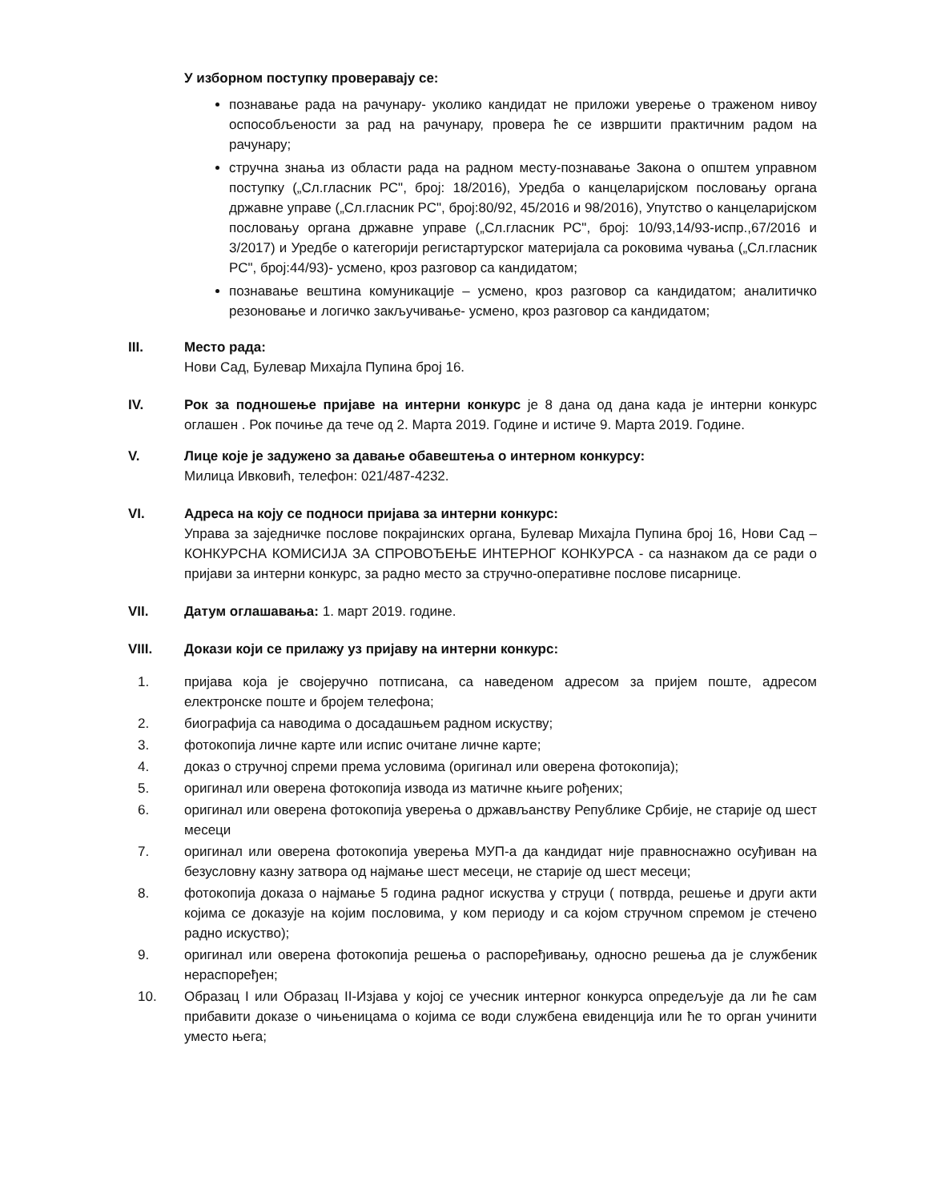У изборном поступку проверавају се:
познавање рада на рачунару- уколико кандидат не приложи уверење о траженом нивоу оспособљености за рад на рачунару, провера ће се извршити практичним радом на рачунару;
стручна знања из области рада на радном месту-познавање Закона о општем управном поступку („Сл.гласник РС", број: 18/2016), Уредба о канцеларијском пословању органа државне управе („Сл.гласник РС", број:80/92, 45/2016 и 98/2016), Упутство о канцеларијском пословању органа државне управе („Сл.гласник РС", број: 10/93,14/93-испр.,67/2016 и 3/2017) и Уредбе о категорији регистартурског материјала са роковима чувања („Сл.гласник РС", број:44/93)- усмено, кроз разговор са кандидатом;
познавање вештина комуникације – усмено, кроз разговор са кандидатом; аналитичко резоновање и логичко закључивање- усмено, кроз разговор са кандидатом;
III. Место рада:
Нови Сад, Булевар Михајла Пупина број 16.
IV. Рок за подношење пријаве на интерни конкурс је 8 дана од дана када је интерни конкурс оглашен . Рок почиње да тече од 2. Марта 2019. Године и истиче 9. Марта 2019. Године.
V. Лице које је задужено за давање обавештења о интерном конкурсу:
Милица Ивковић, телефон: 021/487-4232.
VI. Адреса на коју се подноси пријава за интерни конкурс:
Управа за заједничке послове покрајинских органа, Булевар Михајла Пупина број 16, Нови Сад – КОНКУРСНА КОМИСИЈА ЗА СПРОВОЂЕЊЕ ИНТЕРНОГ КОНКУРСА - са назнаком да се ради о пријави за интерни конкурс, за радно место за стручно-оперативне послове писарнице.
VII. Датум оглашавања: 1. март 2019. године.
VIII. Докази који се прилажу уз пријаву на интерни конкурс:
1. пријава која је својеручно потписана, са наведеном адресом за пријем поште, адресом електронске поште и бројем телефона;
2. биографија са наводима о досадашњем радном искуству;
3. фотокопија личне карте или испис очитане личне карте;
4. доказ о стручној спреми према условима (оригинал или оверена фотокопија);
5. оригинал или оверена фотокопија извода из матичне књиге рођених;
6. оригинал или оверена фотокопија уверења о држављанству Републике Србије, не старије од шест месеци
7. оригинал или оверена фотокопија уверења МУП-а да кандидат није правноснажно осуђиван на безусловну казну затвора од најмање шест месеци, не старије од шест месеци;
8. фотокопија доказа о најмање 5 година радног искуства у струци ( потврда, решење и други акти којима се доказује на којим пословима, у ком периоду и са којом стручном спремом је стечено радно искуство);
9. оригинал или оверена фотокопија решења о распоређивању, односно решења да је службеник нераспоређен;
10. Образац I или Образац II-Изјава у којој се учесник интерног конкурса опредељује да ли ће сам прибавити доказе о чињеницама о којима се води службена евиденција или ће то орган учинити уместо њега;